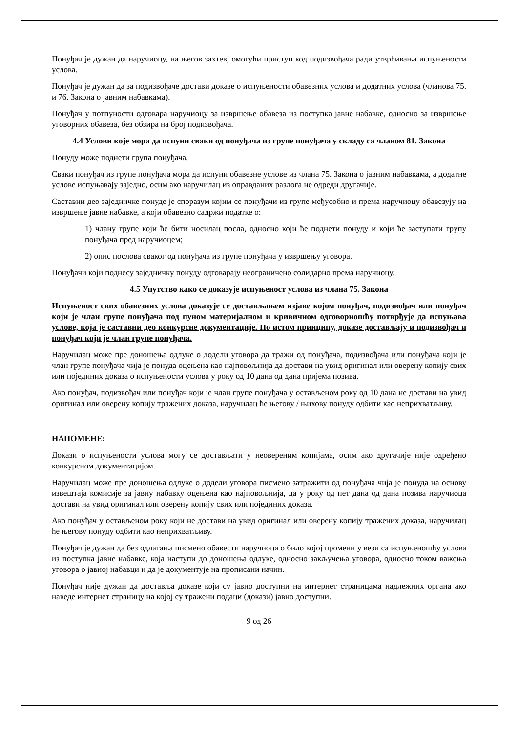Понуђач је дужан да наручиоцу, на његов захтев, омогући приступ код подизвођача ради утврђивања испуњености услова.
Понуђач је дужан да за подизвођаче достави доказе о испуњености обавезних услова и додатних услова (чланова 75. и 76. Закона о јавним набавкама).
Понуђач у потпуности одговара наручиоцу за извршење обавеза из поступка јавне набавке, односно за извршење уговорних обавеза, без обзира на број подизвођача.
4.4 Услови које мора да испуни сваки од понуђача из групе понуђача у складу са чланом 81. Закона
Понуду може поднети група понуђача.
Сваки понуђач из групе понуђача мора да испуни обавезне услове из члана 75. Закона о јавним набавкама, а додатне услове испуњавају заједно, осим ако наручилац из оправданих разлога не одреди другачије.
Саставни део заједничке понуде је споразум којим се понуђачи из групе међусобно и према наручиоцу обавезују на извршење јавне набавке, а који обавезно садржи податке о:
1) члану групе који ће бити носилац посла, односно који ће поднети понуду и који ће заступати групу понуђача пред наручиоцем;
2) опис послова сваког од понуђача из групе понуђача у извршењу уговора.
Понуђачи који поднесу заједничку понуду одговарају неограничено солидарно према наручиоцу.
4.5 Упутство како се доказује испуњеност услова из члана 75. Закона
Испуњеност свих обавезних услова доказује се достављањем изјаве којом понуђач, подизвођач или понуђач који је члан групе понуђача под пуном материјалном и кривичном одговорношћу потврђује да испуњава услове, која је саставни део конкурсне документације. По истом принципу, доказе достављају и подизвођач и понуђач који је члан групе понуђача.
Наручилац може пре доношења одлуке о додели уговора да тражи од понуђача, подизвођача или понуђача који је члан групе понуђача чија је понуда оцењена као најповољнија да достави на увид оригинал или оверену копију свих или појединих доказа о испуњености услова у року од 10 дана од дана пријема позива.
Ако понуђач, подизвођач или понуђач који је члан групе понуђача у остављеном року од 10 дана не достави на увид оригинал или оверену копију тражених доказа, наручилац ће његову / њихову понуду одбити као неприхватљиву.
НАПОМЕНЕ:
Докази о испуњености услова могу се достављати у неовереним копијама, осим ако другачије није одређено конкурсном документацијом.
Наручилац може пре доношења одлуке о додели уговора писмено затражити од понуђача чија је понуда на основу извештаја комисије за јавну набавку оцењена као најповољнија, да у року од пет дана од дана позива наручиоца достави на увид оригинал или оверену копију свих или појединих доказа.
Ако понуђач у остављеном року који не достави на увид оригинал или оверену копију тражених доказа, наручилац ће његову понуду одбити као неприхватљиву.
Понуђач је дужан да без одлагања писмено обавести наручиоца о било којој промени у вези са испуњеношћу услова из поступка јавне набавке, која наступи до доношења одлуке, односно закључења уговора, односно током важења уговора о јавној набавци и да је документује на прописани начин.
Понуђач није дужан да доставља доказе који су јавно доступни на интернет страницама надлежних органа ако наведе интернет страницу на којој су тражени подаци (докази) јавно доступни.
9 од 26